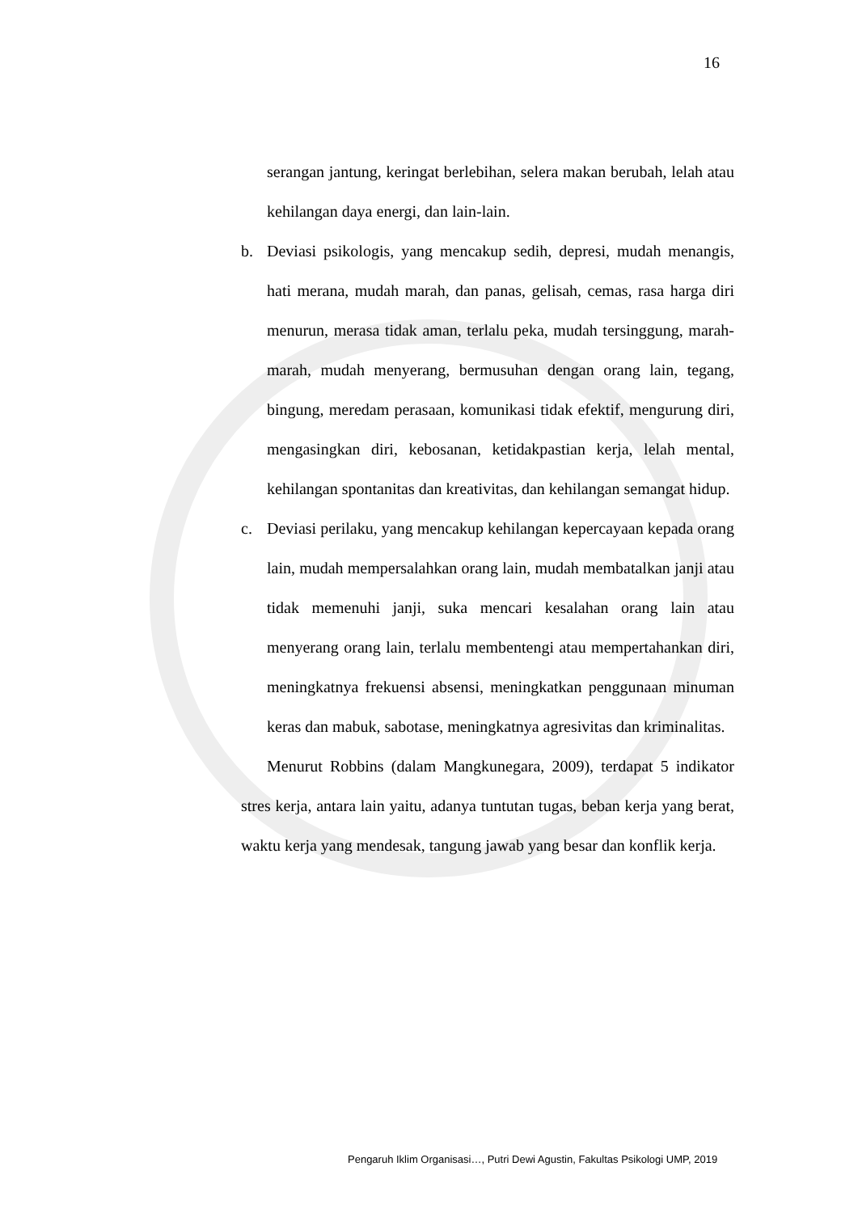16
serangan jantung, keringat berlebihan, selera makan berubah, lelah atau kehilangan daya energi, dan lain-lain.
b. Deviasi psikologis, yang mencakup sedih, depresi, mudah menangis, hati merana, mudah marah, dan panas, gelisah, cemas, rasa harga diri menurun, merasa tidak aman, terlalu peka, mudah tersinggung, marah-marah, mudah menyerang, bermusuhan dengan orang lain, tegang, bingung, meredam perasaan, komunikasi tidak efektif, mengurung diri, mengasingkan diri, kebosanan, ketidakpastian kerja, lelah mental, kehilangan spontanitas dan kreativitas, dan kehilangan semangat hidup.
c. Deviasi perilaku, yang mencakup kehilangan kepercayaan kepada orang lain, mudah mempersalahkan orang lain, mudah membatalkan janji atau tidak memenuhi janji, suka mencari kesalahan orang lain atau menyerang orang lain, terlalu membentengi atau mempertahankan diri, meningkatnya frekuensi absensi, meningkatkan penggunaan minuman keras dan mabuk, sabotase, meningkatnya agresivitas dan kriminalitas.
Menurut Robbins (dalam Mangkunegara, 2009), terdapat 5 indikator stres kerja, antara lain yaitu, adanya tuntutan tugas, beban kerja yang berat, waktu kerja yang mendesak, tangung jawab yang besar dan konflik kerja.
Pengaruh Iklim Organisasi…, Putri Dewi Agustin, Fakultas Psikologi UMP, 2019